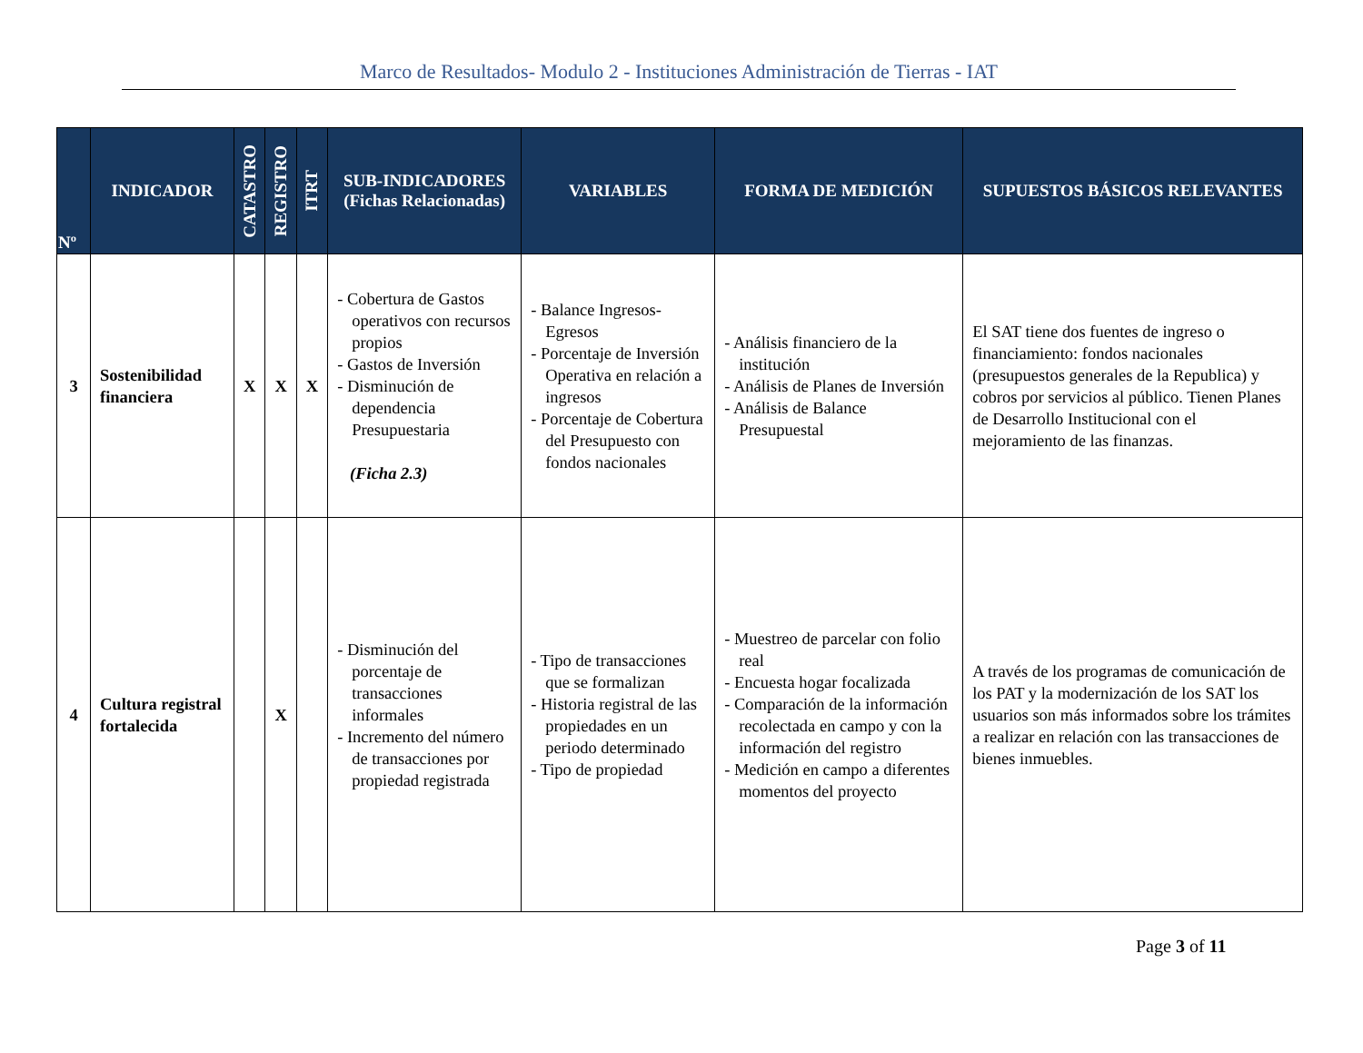Marco de Resultados- Modulo 2 - Instituciones Administración de Tierras - IAT
| Nº | INDICADOR | CATASTRO | REGISTRO | ITRT | SUB-INDICADORES (Fichas Relacionadas) | VARIABLES | FORMA DE MEDICIÓN | SUPUESTOS BÁSICOS RELEVANTES |
| --- | --- | --- | --- | --- | --- | --- | --- | --- |
| 3 | Sostenibilidad financiera | X | X | X | - Cobertura de Gastos operativos con recursos propios - Gastos de Inversión - Disminución de dependencia Presupuestaria (Ficha 2.3) | - Balance Ingresos-Egresos - Porcentaje de Inversión Operativa en relación a ingresos - Porcentaje de Cobertura del Presupuesto con fondos nacionales | - Análisis financiero de la institución - Análisis de Planes de Inversión - Análisis de Balance Presupuestal | El SAT tiene dos fuentes de ingreso o financiamiento: fondos nacionales (presupuestos generales de la Republica) y cobros por servicios al público. Tienen Planes de Desarrollo Institucional con el mejoramiento de las finanzas. |
| 4 | Cultura registral fortalecida | | X | | - Disminución del porcentaje de transacciones informales - Incremento del número de transacciones por propiedad registrada | - Tipo de transacciones que se formalizan - Historia registral de las propiedades en un periodo determinado - Tipo de propiedad | - Muestreo de parcelar con folio real - Encuesta hogar focalizada - Comparación de la información recolectada en campo y con la información del registro - Medición en campo a diferentes momentos del proyecto | A través de los programas de comunicación de los PAT y la modernización de los SAT los usuarios son más informados sobre los trámites a realizar en relación con las transacciones de bienes inmuebles. |
Page 3 of 11